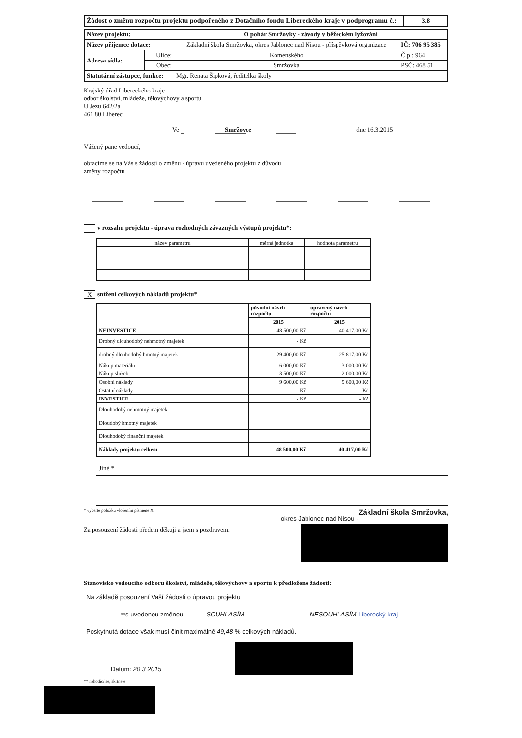| Žádost o změnu rozpočtu projektu podpořeného z Dotačního fondu Libereckého kraje v podprogramu č.: | 3.8 |
| Název projektu: | | O pohár Smržovky - závody v běžeckém lyžování | |
| Název příjemce dotace: | | Základní škola Smržovka, okres Jablonec nad Nisou - příspěvková organizace | IČ: 706 95 385 |
| Adresa sídla: | Ulice: | Komenského | Č.p.: 964 |
| | Obec: | Smržovka | PSČ: 468 51 |
| Statutární zástupce, funkce: | | Mgr. Renata Šipková, ředitelka školy | |
Krajský úřad Libereckého kraje
odbor školství, mládeže, tělovýchovy a sportu
U Jezu 642/2a
461 80 Liberec
Ve Smržovce dne 16.3.2015
Vážený pane vedoucí,
obracíme se na Vás s žádostí o změnu - úpravu uvedeného projektu z důvodu
změny rozpočtu
v rozsahu projektu - úprava rozhodných závazných výstupů projektu*:
| název parametru | měrná jednotka | hodnota parametru |
Xsnížení celkových nákladů projektu*
| | původní návrh rozpočtu | upravený návrh rozpočtu |
| | 2015 | 2015 |
| NEINVESTICE | 48 500,00 Kč | 40 417,00 Kč |
| Drobný dlouhodobý nehmotný majetek | - Kč | |
| drobný dlouhodobý hmotný majetek | 29 400,00 Kč | 25 817,00 Kč |
| Nákup materiálu | 6 000,00 Kč | 3 000,00 Kč |
| Nákup služeb | 3 500,00 Kč | 2 000,00 Kč |
| Osobní náklady | 9 600,00 Kč | 9 600,00 Kč |
| Ostatní náklady | - Kč | - Kč |
| INVESTICE | - Kč | - Kč |
| Dlouhodobý nehmotný majetek | | |
| Dloudobý hmotný majetek | | |
| Dlouhodobý finanční majetek | | |
| Náklady projektu celkem | 48 500,00 Kč | 40 417,00 Kč |
Jiné *
* vyberte položku vložením písmene X Základní škola Smržovka,
okres Jablonec nad Nisou -
Za posouzení žádosti předem děkuji a jsem s pozdravem.
Stanovisko vedoucího odboru školství, mládeže, tělovýchovy a sportu k předložené žádosti:
Na základě posouzení Vaší žádosti o úpravou projektu
**s uvedenou změnou: SOUHLASÍM NESOUHLASÍM Liberecký kraj
Poskytnutá dotace však musí činit maximálně 49,48 % celkových nákladů.
Datum: 20 3 2015
** nehodící se, škrtněte